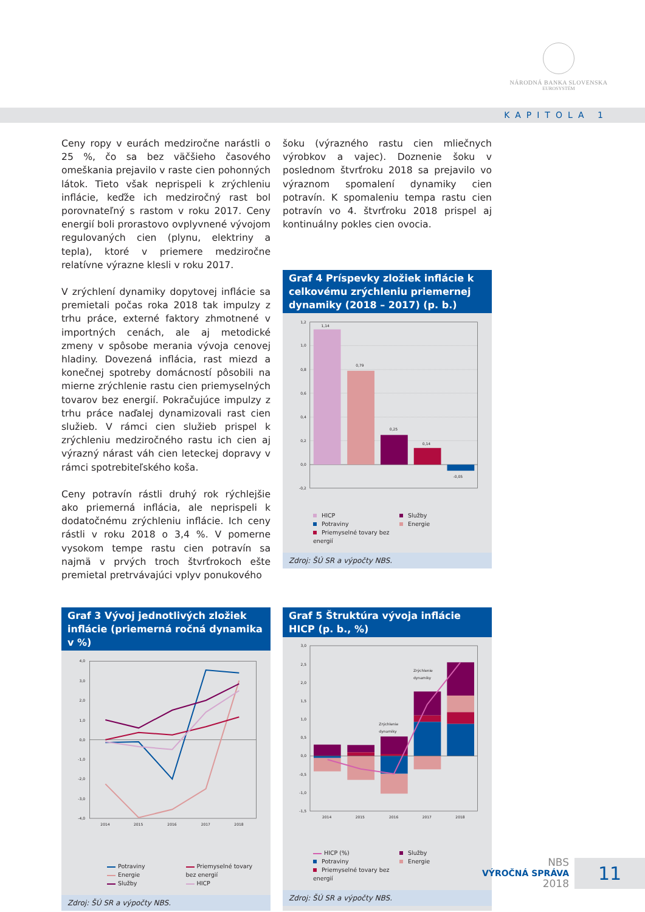NÁRODNÁ BANKA SLOVENSKA
EUROSYSTÉM
KAPITOLA 1
Ceny ropy v eurách medziročne narástli o 25 %, čo sa bez väčšieho časového omeškania prejavilo v raste cien pohonných látok. Tieto však neprispeli k zrýchleniu inflácie, keďže ich medziročný rast bol porovnateľný s rastom v roku 2017. Ceny energií boli prorastovo ovplyvnené vývojom regulovaných cien (plynu, elektriny a tepla), ktoré v priemere medziročne relatívne výrazne klesli v roku 2017.
V zrýchlení dynamiky dopytovej inflácie sa premietali počas roka 2018 tak impulzy z trhu práce, externé faktory zhmotnené v importných cenách, ale aj metodické zmeny v spôsobe merania vývoja cenovej hladiny. Dovezená inflácia, rast miezd a konečnej spotreby domácností pôsobili na mierne zrýchlenie rastu cien priemyselných tovarov bez energií. Pokračujúce impulzy z trhu práce naďalej dynamizovali rast cien služieb. V rámci cien služieb prispel k zrýchleniu medziročného rastu ich cien aj výrazný nárast váh cien leteckej dopravy v rámci spotrebiteľského koša.
Ceny potravín rástli druhý rok rýchlejšie ako priemerná inflácia, ale neprispeli k dodatočnému zrýchleniu inflácie. Ich ceny rástli v roku 2018 o 3,4 %. V pomerne vysokom tempe rastu cien potravín sa najmä v prvých troch štvrťrokoch ešte premietal pretrvávajúci vplyv ponukového
šoku (výrazného rastu cien mliečnych výrobkov a vajec). Doznenie šoku v poslednom štvrťroku 2018 sa prejavilo vo výraznom spomalení dynamiky cien potravín. K spomaleniu tempa rastu cien potravín vo 4. štvrťroku 2018 prispel aj kontinuálny pokles cien ovocia.
Graf 4 Príspevky zložiek inflácie k celkovému zrýchleniu priemernej dynamiky (2018 – 2017) (p. b.)
1,2
1,0
0,8
0,6
0,4
0,2
0,0
-0,2
1,14
0,79
0,25
0,14
-0,05
HICP
Potraviny
Priemyselné tovary bez energií
Služby
Energie
Zdroj: ŠÚ SR a výpočty NBS.
Graf 3 Vývoj jednotlivých zložiek inflácie (priemerná ročná dynamika v %)
4,0
3,0
2,0
1,0
0,0
-1,0
-2,0
-3,0
-4,0
2014
2015
2016
2017
2018
Potraviny
Energie
Služby
Priemyselné tovary
bez energií
HICP
Zdroj: ŠÚ SR a výpočty NBS.
Graf 5 Štruktúra vývoja inflácie HICP (p. b., %)
3,0
2,5
2,0
1,5
1,0
0,5
0,0
-0,5
-1,0
-1,5
2014
2015
2016
2017
2018
Zrýchlenie
dynamiky
Zrýchlenie
dynamiky
HICP (%)
Potraviny
Priemyselné tovary bez energií
Služby
Energie
Zdroj: ŠÚ SR a výpočty NBS.
NBS
VÝROČNÁ SPRÁVA
2018
11